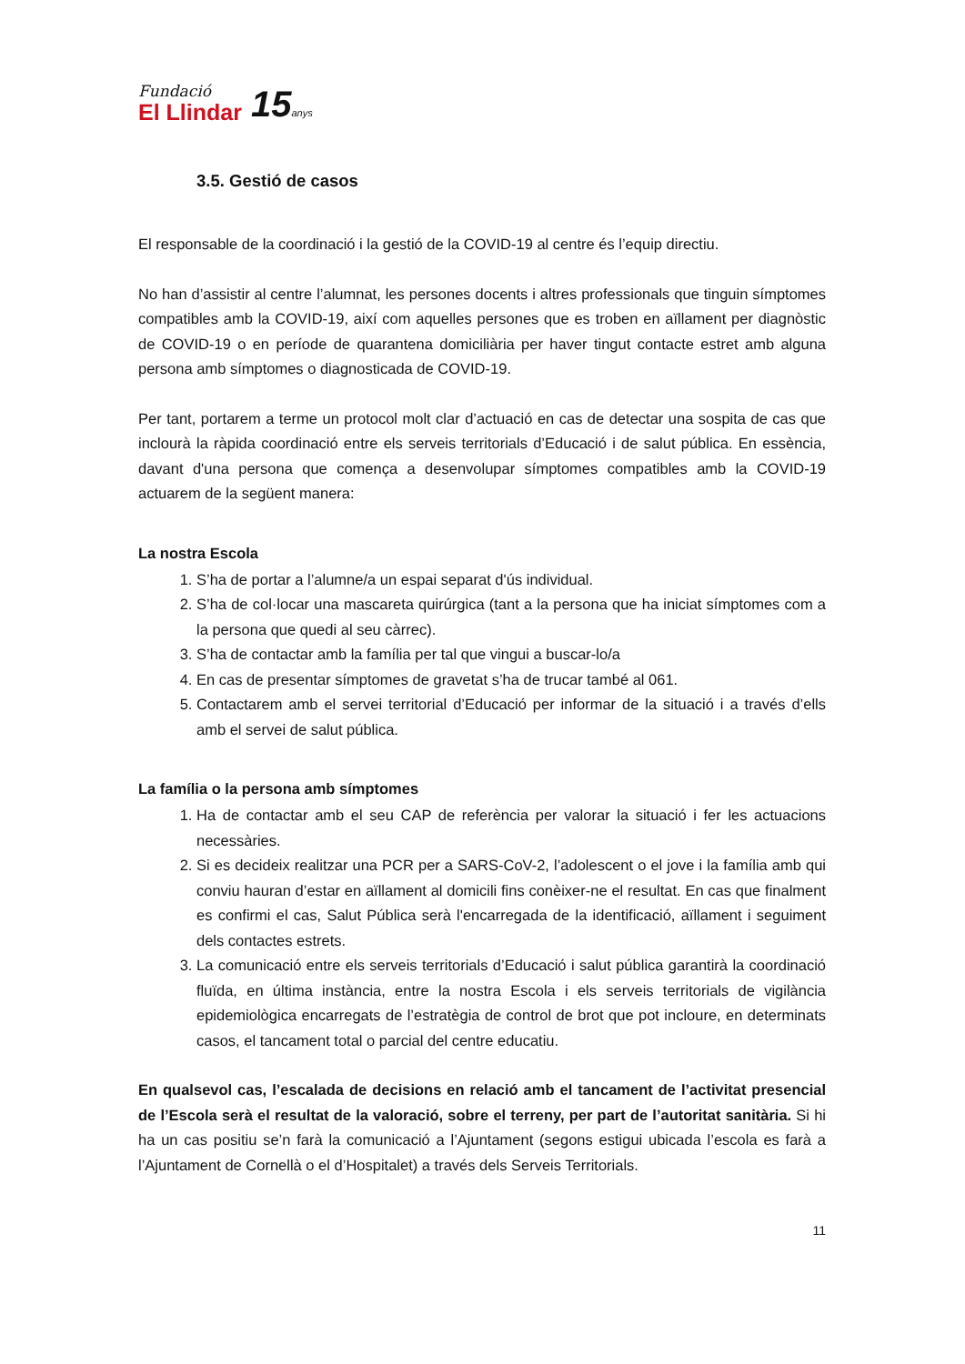Fundació
El Llindar
15anys
3.5. Gestió de casos
El responsable de la coordinació i la gestió de la COVID-19 al centre és l’equip directiu.
No han d’assistir al centre l’alumnat, les persones docents i altres professionals que tinguin símptomes compatibles amb la COVID-19, així com aquelles persones que es troben en aïllament per diagnòstic de COVID-19 o en període de quarantena domiciliària per haver tingut contacte estret amb alguna persona amb símptomes o diagnosticada de COVID-19.
Per tant, portarem a terme un protocol molt clar d’actuació en cas de detectar una sospita de cas que inclourà la ràpida coordinació entre els serveis territorials d’Educació i de salut pública. En essència, davant d'una persona que comença a desenvolupar símptomes compatibles amb la COVID-19 actuarem de la següent manera:
La nostra Escola
1. S’ha de portar a l’alumne/a un espai separat d'ús individual.
2. S’ha de col·locar una mascareta quirúrgica (tant a la persona que ha iniciat símptomes com a la persona que quedi al seu càrrec).
3. S’ha de contactar amb la família per tal que vingui a buscar-lo/a
4. En cas de presentar símptomes de gravetat s’ha de trucar també al 061.
5. Contactarem amb el servei territorial d’Educació per informar de la situació i a través d’ells amb el servei de salut pública.
La família o la persona amb símptomes
1. Ha de contactar amb el seu CAP de referència per valorar la situació i fer les actuacions necessàries.
2. Si es decideix realitzar una PCR per a SARS-CoV-2, l’adolescent o el jove i la família amb qui conviu hauran d’estar en aïllament al domicili fins conèixer-ne el resultat. En cas que finalment es confirmi el cas, Salut Pública serà l'encarregada de la identificació, aïllament i seguiment dels contactes estrets.
3. La comunicació entre els serveis territorials d’Educació i salut pública garantirà la coordinació fluïda, en última instància, entre la nostra Escola i els serveis territorials de vigilància epidemiològica encarregats de l’estratègia de control de brot que pot incloure, en determinats casos, el tancament total o parcial del centre educatiu.
En qualsevol cas, l’escalada de decisions en relació amb el tancament de l’activitat presencial de l’Escola serà el resultat de la valoració, sobre el terreny, per part de l’autoritat sanitària. Si hi ha un cas positiu se’n farà la comunicació a l’Ajuntament (segons estigui ubicada l’escola es farà a l’Ajuntament de Cornellà o el d’Hospitalet) a través dels Serveis Territorials.
11